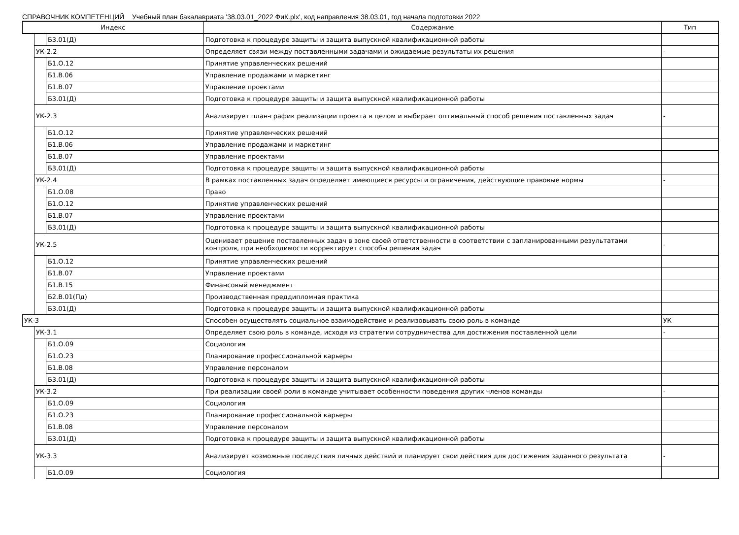СПРАВОЧНИК КОМПЕТЕНЦИЙ Учебный план бакалавриата '38.03.01_2022 ФиК.plx', код направления 38.03.01, год начала подготовки 2022
| Индекс | | | Содержание | Тип |
| --- | --- | --- | --- | --- |
| | | Б3.01(Д) | Подготовка к процедуре защиты и защита выпускной квалификационной работы | |
| | УК-2.2 | | Определяет связи между поставленными задачами и ожидаемые результаты их решения | - |
| | | Б1.О.12 | Принятие управленческих решений | |
| | | Б1.В.06 | Управление продажами и маркетинг | |
| | | Б1.В.07 | Управление проектами | |
| | | Б3.01(Д) | Подготовка к процедуре защиты и защита выпускной квалификационной работы | |
| | УК-2.3 | | Анализирует план-график реализации проекта в целом и выбирает оптимальный способ решения поставленных задач | - |
| | | Б1.О.12 | Принятие управленческих решений | |
| | | Б1.В.06 | Управление продажами и маркетинг | |
| | | Б1.В.07 | Управление проектами | |
| | | Б3.01(Д) | Подготовка к процедуре защиты и защита выпускной квалификационной работы | |
| | УК-2.4 | | В рамках поставленных задач определяет имеющиеся ресурсы и ограничения, действующие правовые нормы | - |
| | | Б1.О.08 | Право | |
| | | Б1.О.12 | Принятие управленческих решений | |
| | | Б1.В.07 | Управление проектами | |
| | | Б3.01(Д) | Подготовка к процедуре защиты и защита выпускной квалификационной работы | |
| | УК-2.5 | | Оценивает решение поставленных задач в зоне своей ответственности в соответствии с запланированными результатами контроля, при необходимости корректирует способы решения задач | - |
| | | Б1.О.12 | Принятие управленческих решений | |
| | | Б1.В.07 | Управление проектами | |
| | | Б1.В.15 | Финансовый менеджмент | |
| | | Б2.В.01(Пд) | Производственная преддипломная практика | |
| | | Б3.01(Д) | Подготовка к процедуре защиты и защита выпускной квалификационной работы | |
| УК-3 | | | Способен осуществлять социальное взаимодействие и реализовывать свою роль в команде | УК |
| | УК-3.1 | | Определяет свою роль в команде, исходя из стратегии сотрудничества для достижения поставленной цели | - |
| | | Б1.О.09 | Социология | |
| | | Б1.О.23 | Планирование профессиональной карьеры | |
| | | Б1.В.08 | Управление персоналом | |
| | | Б3.01(Д) | Подготовка к процедуре защиты и защита выпускной квалификационной работы | |
| | УК-3.2 | | При реализации своей роли в команде учитывает особенности поведения других членов команды | - |
| | | Б1.О.09 | Социология | |
| | | Б1.О.23 | Планирование профессиональной карьеры | |
| | | Б1.В.08 | Управление персоналом | |
| | | Б3.01(Д) | Подготовка к процедуре защиты и защита выпускной квалификационной работы | |
| | УК-3.3 | | Анализирует возможные последствия личных действий и планирует свои действия для достижения заданного результата | - |
| | | Б1.О.09 | Социология | |